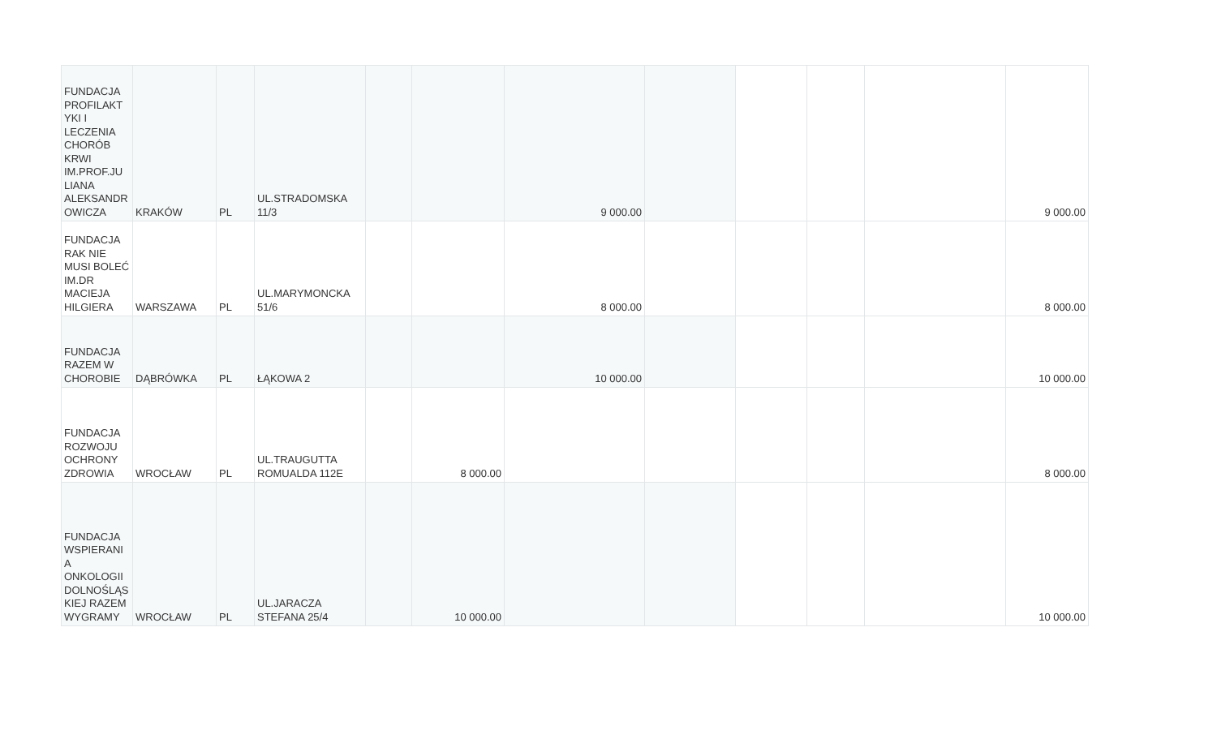| FUNDACJA PROFILAKT YKI I LECZENIA CHORÓB KRWI IM.PROF.JU LIANA ALEKSANDR OWICZA | KRAKÓW | PL | UL.STRADOMSKA 11/3 | | | 9 000.00 | | | | | 9 000.00 |
| FUNDACJA RAK NIE MUSI BOLEĆ IM.DR MACIEJA HILGIERA | WARSZAWA | PL | UL.MARYMONCKA 51/6 | | | 8 000.00 | | | | | 8 000.00 |
| FUNDACJA RAZEM W CHOROBIE | DĄBRÓWKA | PL | ŁĄKOWA 2 | | | 10 000.00 | | | | | 10 000.00 |
| FUNDACJA ROZWOJU OCHRONY ZDROWIA | WROCŁAW | PL | UL.TRAUGUTTA ROMUALDA 112E | | 8 000.00 | | | | | | 8 000.00 |
| FUNDACJA WSPIERANI A ONKOLOGII DOLNOŚLĄS KIEJ RAZEM WYGRAMY | WROCŁAW | PL | UL.JARACZA STEFANA 25/4 | | 10 000.00 | | | | | | 10 000.00 |